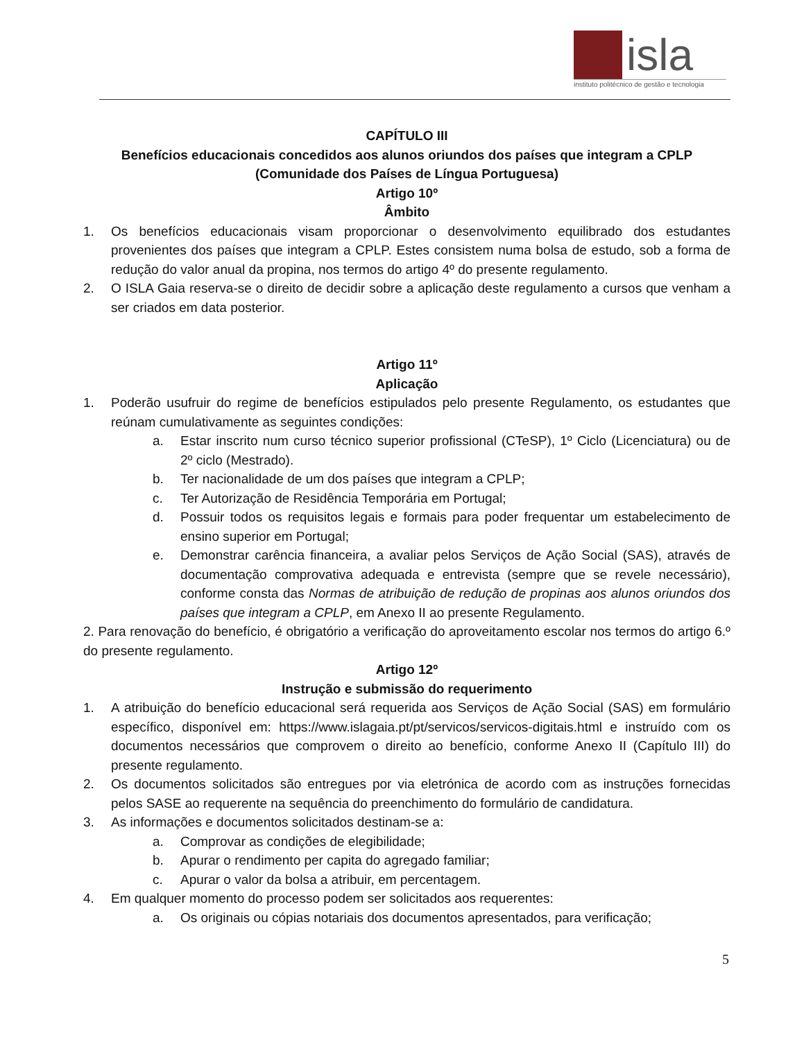isla
instituto politécnico de gestão e tecnologia
CAPÍTULO III
Benefícios educacionais concedidos aos alunos oriundos dos países que integram a CPLP
(Comunidade dos Países de Língua Portuguesa)
Artigo 10º
Âmbito
1. Os benefícios educacionais visam proporcionar o desenvolvimento equilibrado dos estudantes provenientes dos países que integram a CPLP. Estes consistem numa bolsa de estudo, sob a forma de redução do valor anual da propina, nos termos do artigo 4º do presente regulamento.
2. O ISLA Gaia reserva-se o direito de decidir sobre a aplicação deste regulamento a cursos que venham a ser criados em data posterior.
Artigo 11º
Aplicação
1. Poderão usufruir do regime de benefícios estipulados pelo presente Regulamento, os estudantes que reúnam cumulativamente as seguintes condições:
a. Estar inscrito num curso técnico superior profissional (CTeSP), 1º Ciclo (Licenciatura) ou de 2º ciclo (Mestrado).
b. Ter nacionalidade de um dos países que integram a CPLP;
c. Ter Autorização de Residência Temporária em Portugal;
d. Possuir todos os requisitos legais e formais para poder frequentar um estabelecimento de ensino superior em Portugal;
e. Demonstrar carência financeira, a avaliar pelos Serviços de Ação Social (SAS), através de documentação comprovativa adequada e entrevista (sempre que se revele necessário), conforme consta das Normas de atribuição de redução de propinas aos alunos oriundos dos países que integram a CPLP, em Anexo II ao presente Regulamento.
2. Para renovação do benefício, é obrigatório a verificação do aproveitamento escolar nos termos do artigo 6.º do presente regulamento.
Artigo 12º
Instrução e submissão do requerimento
1. A atribuição do benefício educacional será requerida aos Serviços de Ação Social (SAS) em formulário específico, disponível em: https://www.islagaia.pt/pt/servicos/servicos-digitais.html e instruído com os documentos necessários que comprovem o direito ao benefício, conforme Anexo II (Capítulo III) do presente regulamento.
2. Os documentos solicitados são entregues por via eletrónica de acordo com as instruções fornecidas pelos SASE ao requerente na sequência do preenchimento do formulário de candidatura.
3. As informações e documentos solicitados destinam-se a:
a. Comprovar as condições de elegibilidade;
b. Apurar o rendimento per capita do agregado familiar;
c. Apurar o valor da bolsa a atribuir, em percentagem.
4. Em qualquer momento do processo podem ser solicitados aos requerentes:
a. Os originais ou cópias notariais dos documentos apresentados, para verificação;
5